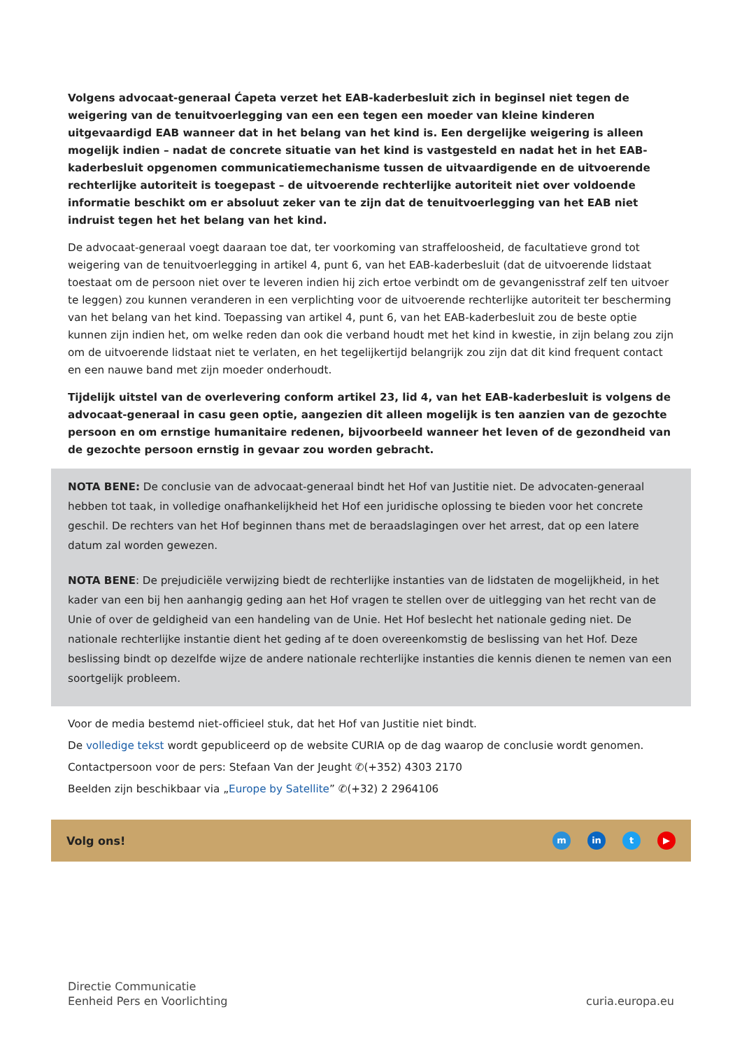Volgens advocaat-generaal Ćapeta verzet het EAB-kaderbesluit zich in beginsel niet tegen de weigering van de tenuitvoerlegging van een een tegen een moeder van kleine kinderen uitgevaardigd EAB wanneer dat in het belang van het kind is. Een dergelijke weigering is alleen mogelijk indien – nadat de concrete situatie van het kind is vastgesteld en nadat het in het EAB-kaderbesluit opgenomen communicatiemechanisme tussen de uitvaardigende en de uitvoerende rechterlijke autoriteit is toegepast – de uitvoerende rechterlijke autoriteit niet over voldoende informatie beschikt om er absoluut zeker van te zijn dat de tenuitvoerlegging van het EAB niet indruist tegen het het belang van het kind.
De advocaat-generaal voegt daaraan toe dat, ter voorkoming van straffeloosheid, de facultatieve grond tot weigering van de tenuitvoerlegging in artikel 4, punt 6, van het EAB-kaderbesluit (dat de uitvoerende lidstaat toestaat om de persoon niet over te leveren indien hij zich ertoe verbindt om de gevangenisstraf zelf ten uitvoer te leggen) zou kunnen veranderen in een verplichting voor de uitvoerende rechterlijke autoriteit ter bescherming van het belang van het kind. Toepassing van artikel 4, punt 6, van het EAB-kaderbesluit zou de beste optie kunnen zijn indien het, om welke reden dan ook die verband houdt met het kind in kwestie, in zijn belang zou zijn om de uitvoerende lidstaat niet te verlaten, en het tegelijkertijd belangrijk zou zijn dat dit kind frequent contact en een nauwe band met zijn moeder onderhoudt.
Tijdelijk uitstel van de overlevering conform artikel 23, lid 4, van het EAB-kaderbesluit is volgens de advocaat-generaal in casu geen optie, aangezien dit alleen mogelijk is ten aanzien van de gezochte persoon en om ernstige humanitaire redenen, bijvoorbeeld wanneer het leven of de gezondheid van de gezochte persoon ernstig in gevaar zou worden gebracht.
NOTA BENE: De conclusie van de advocaat-generaal bindt het Hof van Justitie niet. De advocaten-generaal hebben tot taak, in volledige onafhankelijkheid het Hof een juridische oplossing te bieden voor het concrete geschil. De rechters van het Hof beginnen thans met de beraadslagingen over het arrest, dat op een latere datum zal worden gewezen.
NOTA BENE: De prejudiciële verwijzing biedt de rechterlijke instanties van de lidstaten de mogelijkheid, in het kader van een bij hen aanhangig geding aan het Hof vragen te stellen over de uitlegging van het recht van de Unie of over de geldigheid van een handeling van de Unie. Het Hof beslecht het nationale geding niet. De nationale rechterlijke instantie dient het geding af te doen overeenkomstig de beslissing van het Hof. Deze beslissing bindt op dezelfde wijze de andere nationale rechterlijke instanties die kennis dienen te nemen van een soortgelijk probleem.
Voor de media bestemd niet-officieel stuk, dat het Hof van Justitie niet bindt.
De volledige tekst wordt gepubliceerd op de website CURIA op de dag waarop de conclusie wordt genomen.
Contactpersoon voor de pers: Stefaan Van der Jeught ✆(+352) 4303 2170
Beelden zijn beschikbaar via „Europe by Satellite” ✆(+32) 2 2964106
Volg ons! m in t ▶
Directie Communicatie
Eenheid Pers en Voorlichting
curia.europa.eu